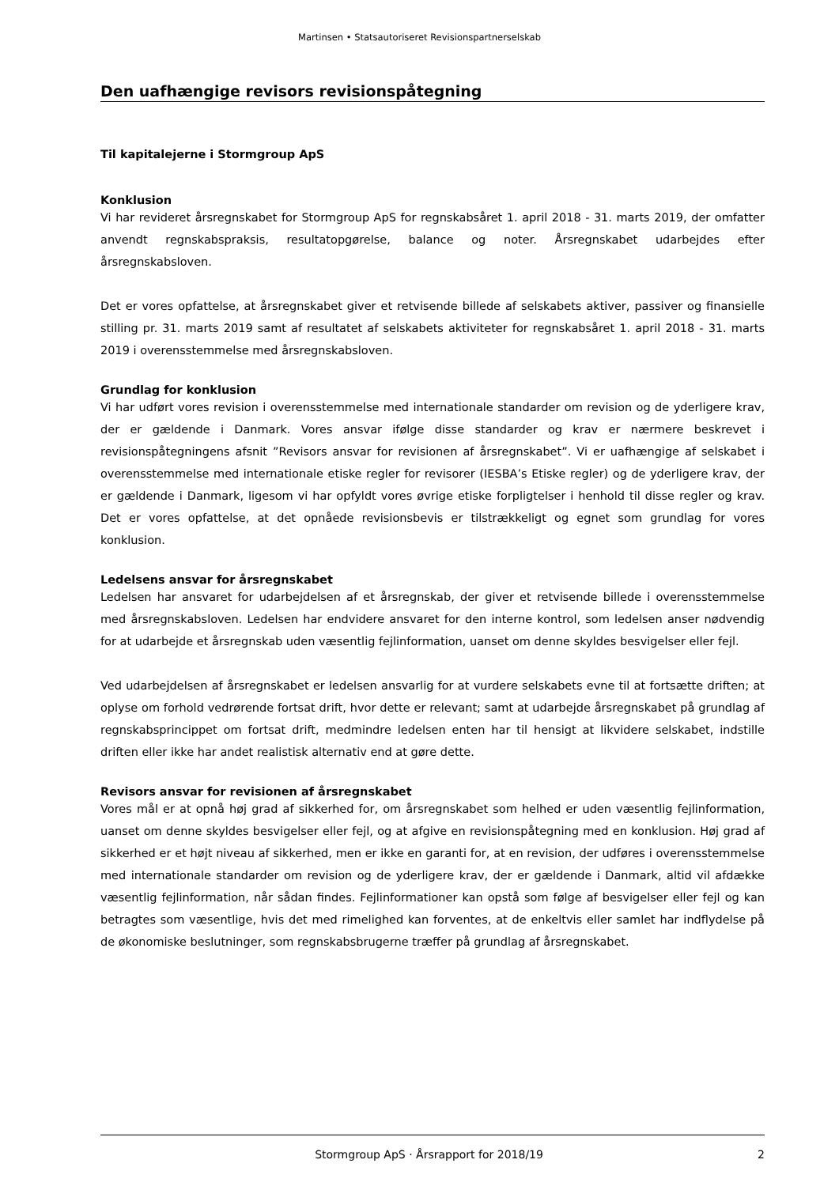Martinsen • Statsautoriseret Revisionspartnerselskab
Den uafhængige revisors revisionspåtegning
Til kapitalejerne i Stormgroup ApS
Konklusion
Vi har revideret årsregnskabet for Stormgroup ApS for regnskabsåret 1. april 2018 - 31. marts 2019, der omfatter anvendt regnskabspraksis, resultatopgørelse, balance og noter. Årsregnskabet udarbejdes efter årsregnskabsloven.
Det er vores opfattelse, at årsregnskabet giver et retvisende billede af selskabets aktiver, passiver og finansielle stilling pr. 31. marts 2019 samt af resultatet af selskabets aktiviteter for regnskabsåret 1. april 2018 - 31. marts 2019 i overensstemmelse med årsregnskabsloven.
Grundlag for konklusion
Vi har udført vores revision i overensstemmelse med internationale standarder om revision og de yderligere krav, der er gældende i Danmark. Vores ansvar ifølge disse standarder og krav er nærmere beskrevet i revisionspåtegningens afsnit ”Revisors ansvar for revisionen af årsregnskabet”. Vi er uafhængige af selskabet i overensstemmelse med internationale etiske regler for revisorer (IESBA’s Etiske regler) og de yderligere krav, der er gældende i Danmark, ligesom vi har opfyldt vores øvrige etiske forpligtelser i henhold til disse regler og krav. Det er vores opfattelse, at det opnåede revisionsbevis er tilstrækkeligt og egnet som grundlag for vores konklusion.
Ledelsens ansvar for årsregnskabet
Ledelsen har ansvaret for udarbejdelsen af et årsregnskab, der giver et retvisende billede i overensstemmelse med årsregnskabsloven. Ledelsen har endvidere ansvaret for den interne kontrol, som ledelsen anser nødvendig for at udarbejde et årsregnskab uden væsentlig fejlinformation, uanset om denne skyldes besvigelser eller fejl.
Ved udarbejdelsen af årsregnskabet er ledelsen ansvarlig for at vurdere selskabets evne til at fortsætte driften; at oplyse om forhold vedrørende fortsat drift, hvor dette er relevant; samt at udarbejde årsregnskabet på grundlag af regnskabsprincippet om fortsat drift, medmindre ledelsen enten har til hensigt at likvidere selskabet, indstille driften eller ikke har andet realistisk alternativ end at gøre dette.
Revisors ansvar for revisionen af årsregnskabet
Vores mål er at opnå høj grad af sikkerhed for, om årsregnskabet som helhed er uden væsentlig fejlinformation, uanset om denne skyldes besvigelser eller fejl, og at afgive en revisionspåtegning med en konklusion. Høj grad af sikkerhed er et højt niveau af sikkerhed, men er ikke en garanti for, at en revision, der udføres i overensstemmelse med internationale standarder om revision og de yderligere krav, der er gældende i Danmark, altid vil afdække væsentlig fejlinformation, når sådan findes. Fejlinformationer kan opstå som følge af besvigelser eller fejl og kan betragtes som væsentlige, hvis det med rimelighed kan forventes, at de enkeltvis eller samlet har indflydelse på de økonomiske beslutninger, som regnskabsbrugerne træffer på grundlag af årsregnskabet.
Stormgroup ApS · Årsrapport for 2018/19 2